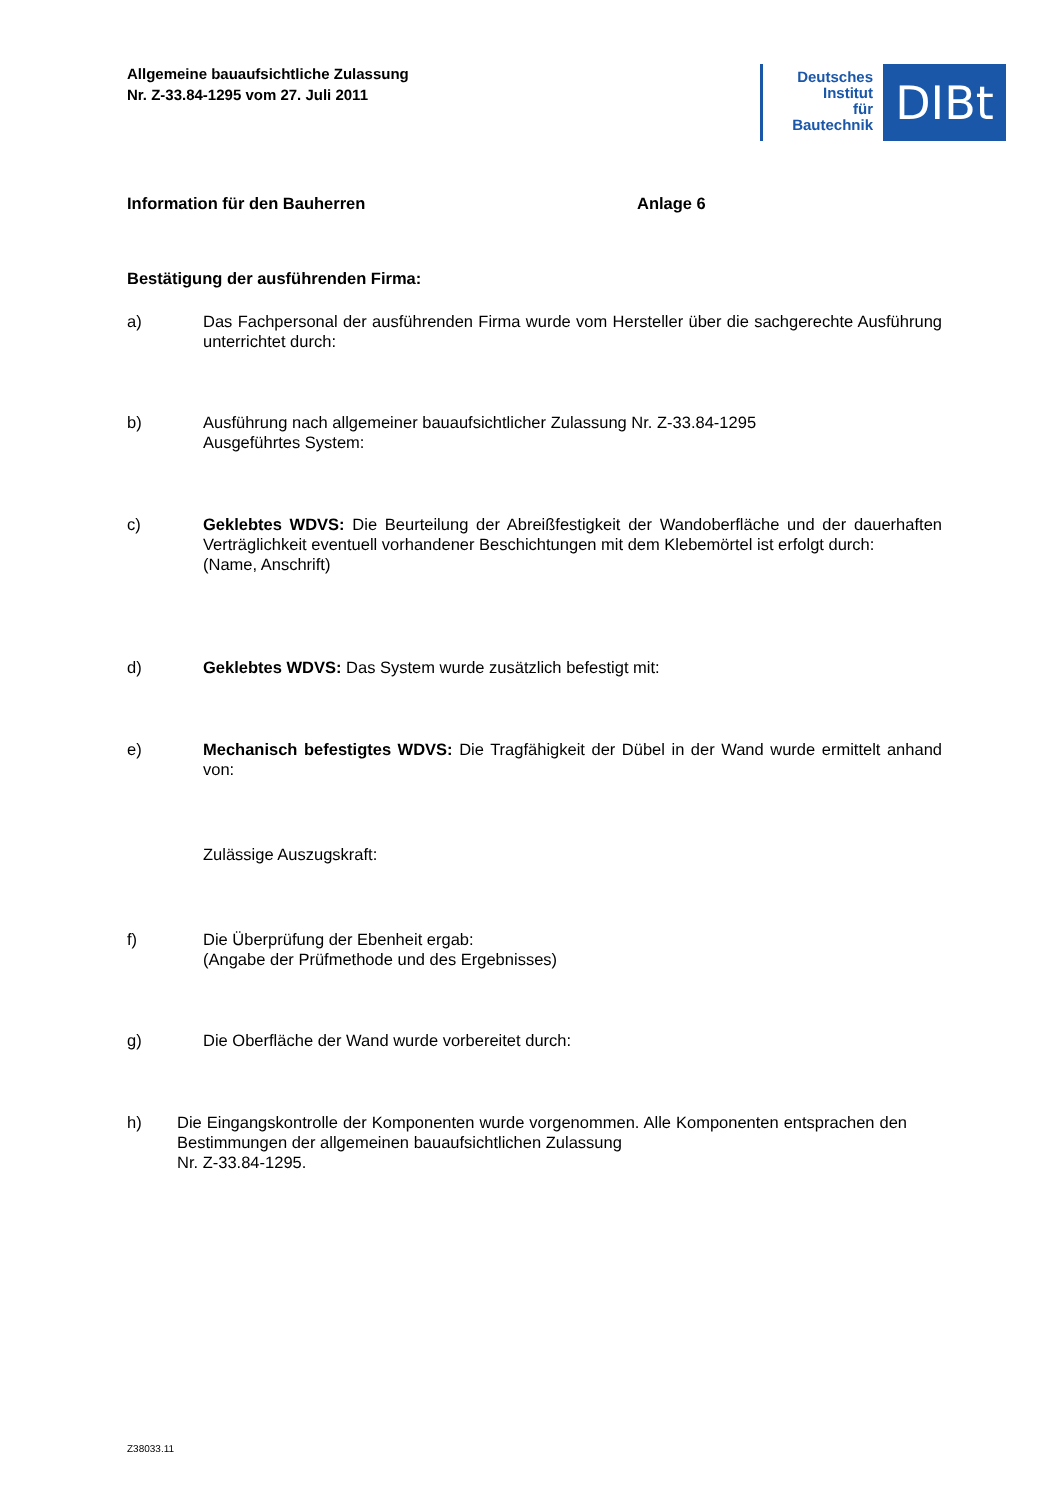Allgemeine bauaufsichtliche Zulassung
Nr. Z-33.84-1295 vom 27. Juli 2011
Deutsches
Institut
für
Bautechnik
DIBt
Information für den Bauherren Anlage 6
Bestätigung der ausführenden Firma:
a) Das Fachpersonal der ausführenden Firma wurde vom Hersteller über die sachgerechte Ausführung unterrichtet durch:
b) Ausführung nach allgemeiner bauaufsichtlicher Zulassung Nr. Z-33.84-1295
Ausgeführtes System:
c) Geklebtes WDVS: Die Beurteilung der Abreißfestigkeit der Wandoberfläche und der dauerhaften Verträglichkeit eventuell vorhandener Beschichtungen mit dem Klebemörtel ist erfolgt durch:
(Name, Anschrift)
d) Geklebtes WDVS: Das System wurde zusätzlich befestigt mit:
e) Mechanisch befestigtes WDVS: Die Tragfähigkeit der Dübel in der Wand wurde ermittelt anhand von:
Zulässige Auszugskraft:
f) Die Überprüfung der Ebenheit ergab:
(Angabe der Prüfmethode und des Ergebnisses)
g) Die Oberfläche der Wand wurde vorbereitet durch:
h) Die Eingangskontrolle der Komponenten wurde vorgenommen. Alle Komponenten entsprachen den Bestimmungen der allgemeinen bauaufsichtlichen Zulassung
Nr. Z-33.84-1295.
Z38033.11